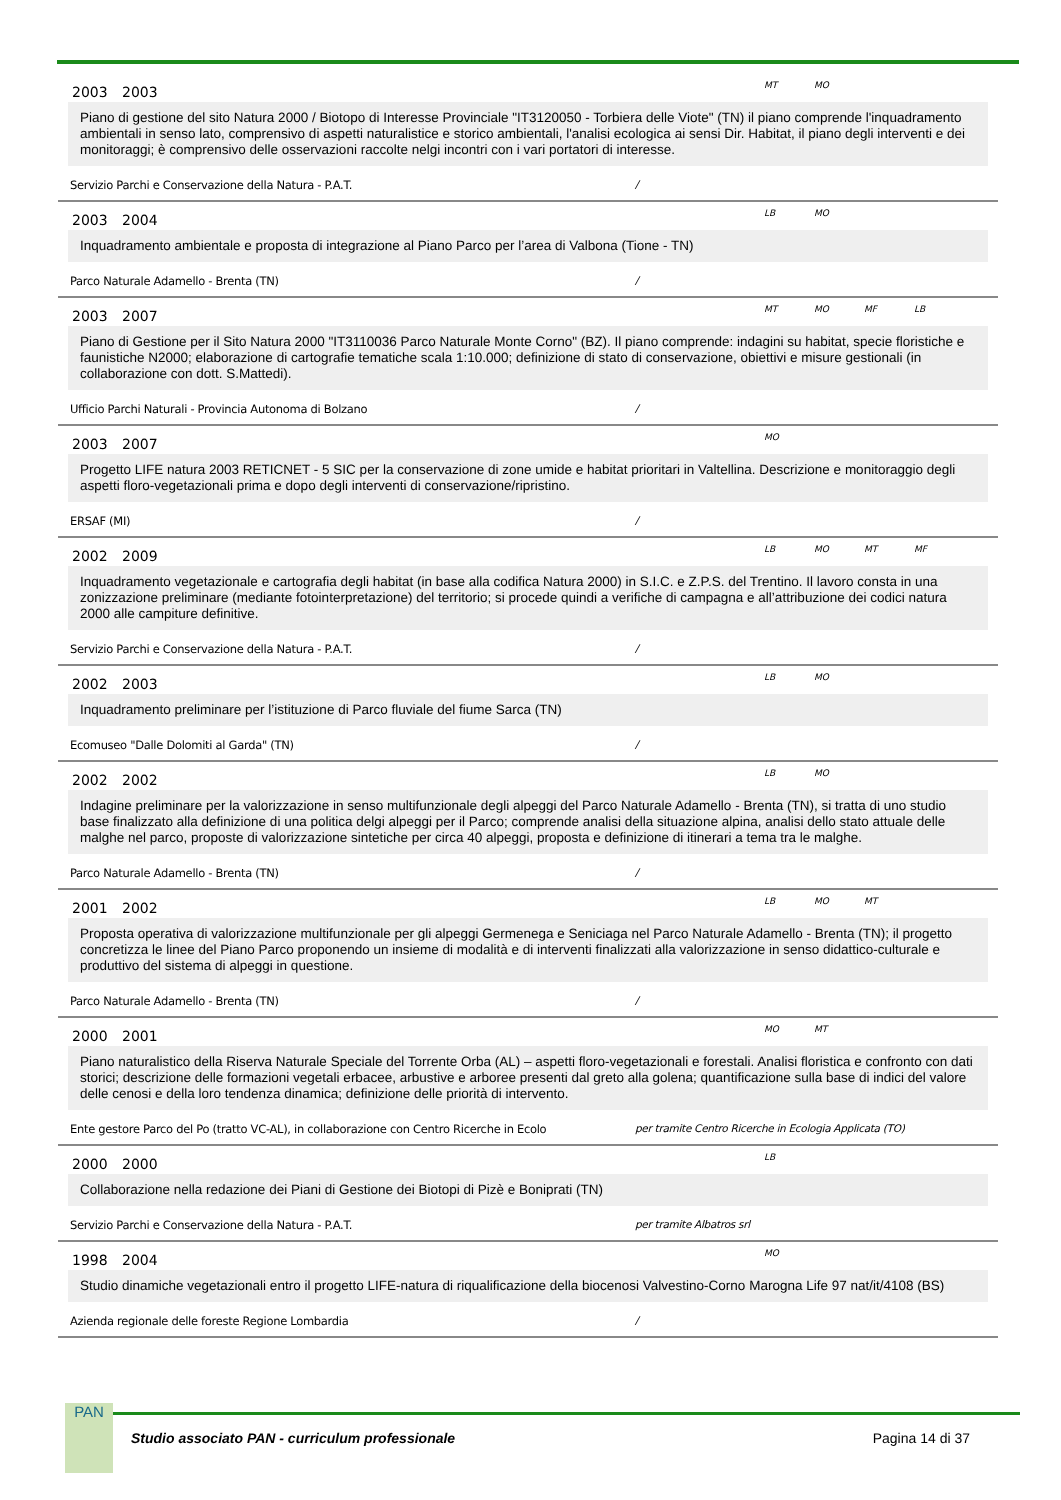2003 2003
MT MO
Piano di gestione del sito Natura 2000 / Biotopo di Interesse Provinciale "IT3120050 - Torbiera delle Viote" (TN) il piano comprende l'inquadramento ambientali in senso lato, comprensivo di aspetti naturalistice e storico ambientali, l'analisi ecologica ai sensi Dir. Habitat, il piano degli interventi e dei monitoraggi; è comprensivo delle osservazioni raccolte nelgi incontri con i vari portatori di interesse.
Servizio Parchi e Conservazione della Natura - P.A.T. /
2003 2004
LB MO
Inquadramento ambientale e proposta di integrazione al Piano Parco per l’area di Valbona (Tione - TN)
Parco Naturale Adamello - Brenta (TN) /
2003 2007
MT MO MF LB
Piano di Gestione per il Sito Natura 2000 "IT3110036 Parco Naturale Monte Corno" (BZ). Il piano comprende: indagini su habitat, specie floristiche e faunistiche N2000; elaborazione di cartografie tematiche scala 1:10.000; definizione di stato di conservazione, obiettivi e misure gestionali (in collaborazione con dott. S.Mattedi).
Ufficio Parchi Naturali - Provincia Autonoma di Bolzano /
2003 2007
MO
Progetto LIFE natura 2003 RETICNET - 5 SIC per la conservazione di zone umide e habitat prioritari in Valtellina. Descrizione e monitoraggio degli aspetti floro-vegetazionali prima e dopo degli interventi di conservazione/ripristino.
ERSAF (MI) /
2002 2009
LB MO MT MF
Inquadramento vegetazionale e cartografia degli habitat (in base alla codifica Natura 2000) in S.I.C. e Z.P.S. del Trentino. Il lavoro consta in una zonizzazione preliminare (mediante fotointerpretazione) del territorio; si procede quindi a verifiche di campagna e all’attribuzione dei codici natura 2000 alle campiture definitive.
Servizio Parchi e Conservazione della Natura - P.A.T. /
2002 2003
LB MO
Inquadramento preliminare per l’istituzione di Parco fluviale del fiume Sarca (TN)
Ecomuseo "Dalle Dolomiti al Garda" (TN) /
2002 2002
LB MO
Indagine preliminare per la valorizzazione in senso multifunzionale degli alpeggi del Parco Naturale Adamello - Brenta (TN), si tratta di uno studio base finalizzato alla definizione di una politica delgi alpeggi per il Parco; comprende analisi della situazione alpina, analisi dello stato attuale delle malghe nel parco, proposte di valorizzazione sintetiche per circa 40 alpeggi, proposta e definizione di itinerari a tema tra le malghe.
Parco Naturale Adamello - Brenta (TN) /
2001 2002
LB MO MT
Proposta operativa di valorizzazione multifunzionale per gli alpeggi Germenega e Seniciaga nel Parco Naturale Adamello - Brenta (TN); il progetto concretizza le linee del Piano Parco proponendo un insieme di modalità e di interventi finalizzati alla valorizzazione in senso didattico-culturale e produttivo del sistema di alpeggi in questione.
Parco Naturale Adamello - Brenta (TN) /
2000 2001
MO MT
Piano naturalistico della Riserva Naturale Speciale del Torrente Orba (AL) – aspetti floro-vegetazionali e forestali. Analisi floristica e confronto con dati storici; descrizione delle formazioni vegetali erbacee, arbustive e arboree presenti dal greto alla golena; quantificazione sulla base di indici del valore delle cenosi e della loro tendenza dinamica; definizione delle priorità di intervento.
Ente gestore Parco del Po (tratto VC-AL), in collaborazione con Centro Ricerche in Ecolo per tramite Centro Ricerche in Ecologia Applicata (TO)
2000 2000
LB
Collaborazione nella redazione dei Piani di Gestione dei Biotopi di Pizè e Boniprati (TN)
Servizio Parchi e Conservazione della Natura - P.A.T. per tramite Albatros srl
1998 2004
MO
Studio dinamiche vegetazionali entro il progetto LIFE-natura di riqualificazione della biocenosi Valvestino-Corno Marogna Life 97 nat/it/4108 (BS)
Azienda regionale delle foreste Regione Lombardia /
PAN
Studio associato PAN - curriculum professionale
Pagina 14 di 37